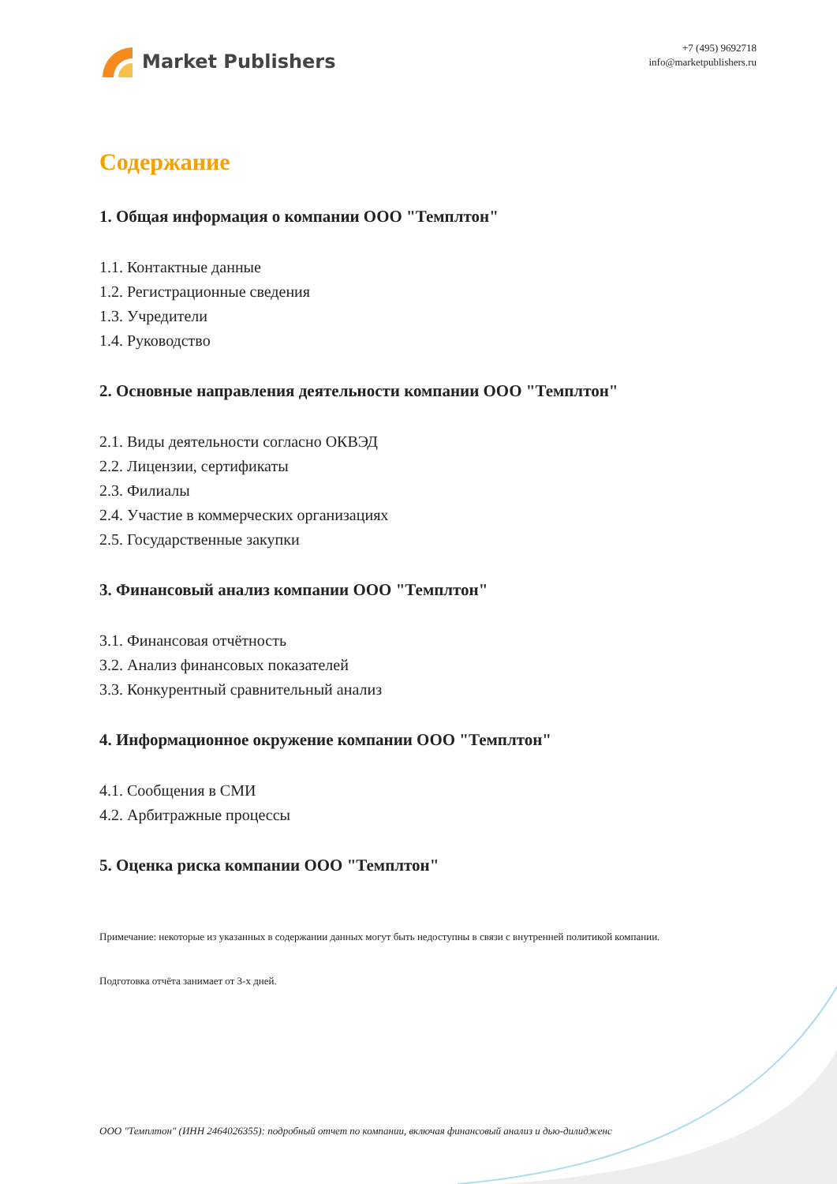Market Publishers
+7 (495) 9692718
info@marketpublishers.ru
Содержание
1. Общая информация о компании ООО "Темплтон"
1.1. Контактные данные
1.2. Регистрационные сведения
1.3. Учредители
1.4. Руководство
2. Основные направления деятельности компании ООО "Темплтон"
2.1. Виды деятельности согласно ОКВЭД
2.2. Лицензии, сертификаты
2.3. Филиалы
2.4. Участие в коммерческих организациях
2.5. Государственные закупки
3. Финансовый анализ компании ООО "Темплтон"
3.1. Финансовая отчётность
3.2. Анализ финансовых показателей
3.3. Конкурентный сравнительный анализ
4. Информационное окружение компании ООО "Темплтон"
4.1. Сообщения в СМИ
4.2. Арбитражные процессы
5. Оценка риска компании ООО "Темплтон"
Примечание: некоторые из указанных в содержании данных могут быть недоступны в связи с внутренней политикой компании.
Подготовка отчёта занимает от 3-х дней.
ООО "Темплтон" (ИНН 2464026355): подробный отчет по компании, включая финансовый анализ и дью-дилидженс